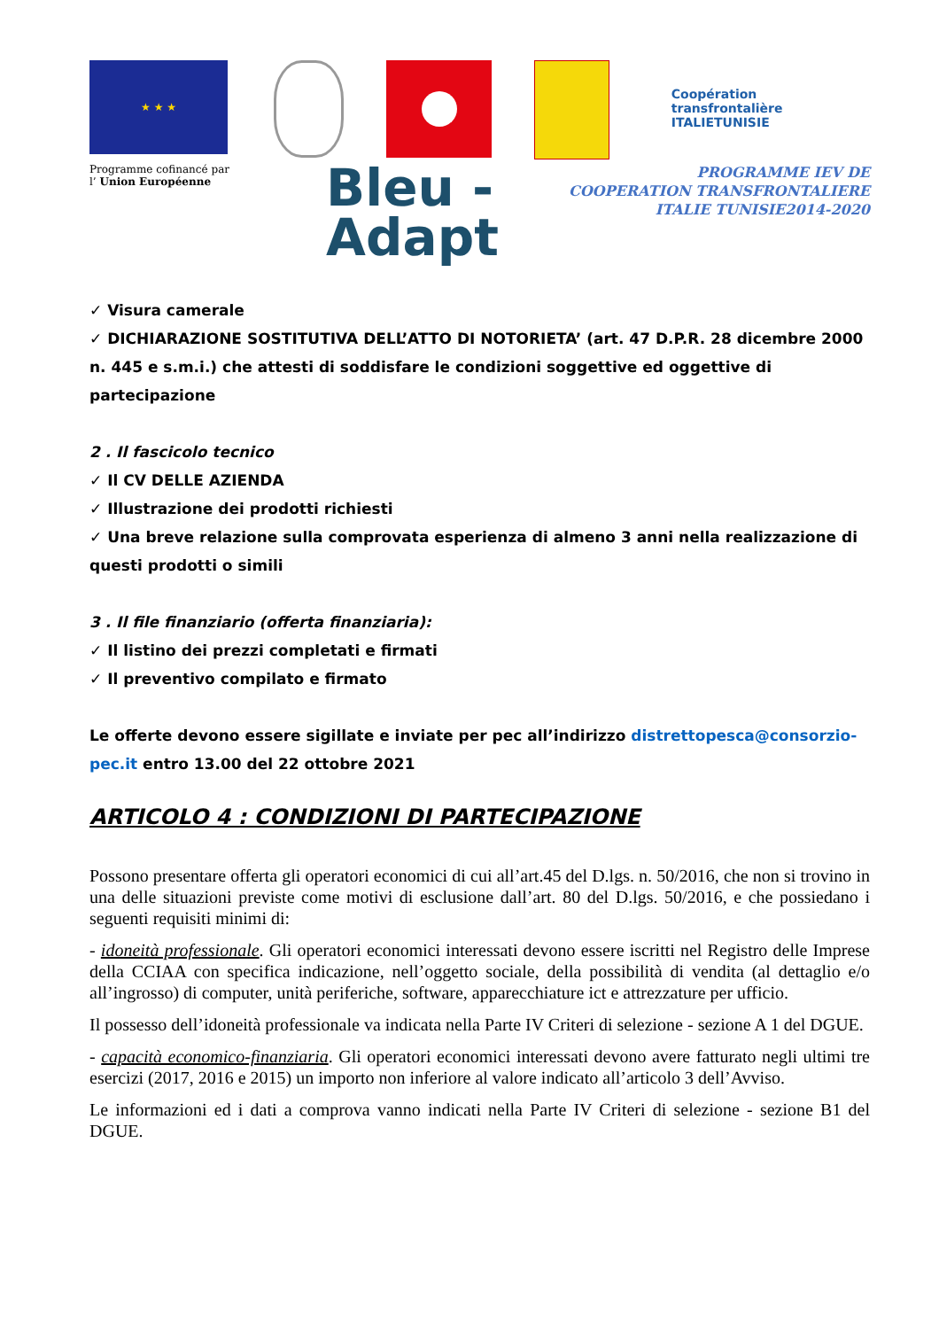★ ★ ★
Coopération transfrontalière
ITALIETUNISIE
Programme cofinancé par
l’ Union Européenne
Bleu -
Adapt
PROGRAMME IEV DE
COOPERATION TRANSFRONTALIERE
ITALIE TUNISIE2014-2020
✓ Visura camerale
✓ DICHIARAZIONE SOSTITUTIVA DELL’ATTO DI NOTORIETA’ (art. 47 D.P.R. 28 dicembre 2000 n. 445 e s.m.i.) che attesti di soddisfare le condizioni soggettive ed oggettive di partecipazione
2 . Il fascicolo tecnico
✓ Il CV DELLE AZIENDA
✓ Illustrazione dei prodotti richiesti
✓ Una breve relazione sulla comprovata esperienza di almeno 3 anni nella realizzazione di questi prodotti o simili
3 . Il file finanziario (offerta finanziaria):
✓ Il listino dei prezzi completati e firmati
✓ Il preventivo compilato e firmato
Le offerte devono essere sigillate e inviate per pec all’indirizzo distrettopesca@consorzio-pec.it entro 13.00 del 22 ottobre 2021
ARTICOLO 4 : CONDIZIONI DI PARTECIPAZIONE
Possono presentare offerta gli operatori economici di cui all’art.45 del D.lgs. n. 50/2016, che non si trovino in una delle situazioni previste come motivi di esclusione dall’art. 80 del D.lgs. 50/2016, e che possiedano i seguenti requisiti minimi di:
- idoneità professionale. Gli operatori economici interessati devono essere iscritti nel Registro delle Imprese della CCIAA con specifica indicazione, nell’oggetto sociale, della possibilità di vendita (al dettaglio e/o all’ingrosso) di computer, unità periferiche, software, apparecchiature ict e attrezzature per ufficio.
Il possesso dell’idoneità professionale va indicata nella Parte IV Criteri di selezione - sezione A 1 del DGUE.
- capacità economico-finanziaria. Gli operatori economici interessati devono avere fatturato negli ultimi tre esercizi (2017, 2016 e 2015) un importo non inferiore al valore indicato all’articolo 3 dell’Avviso.
Le informazioni ed i dati a comprova vanno indicati nella Parte IV Criteri di selezione - sezione B1 del DGUE.